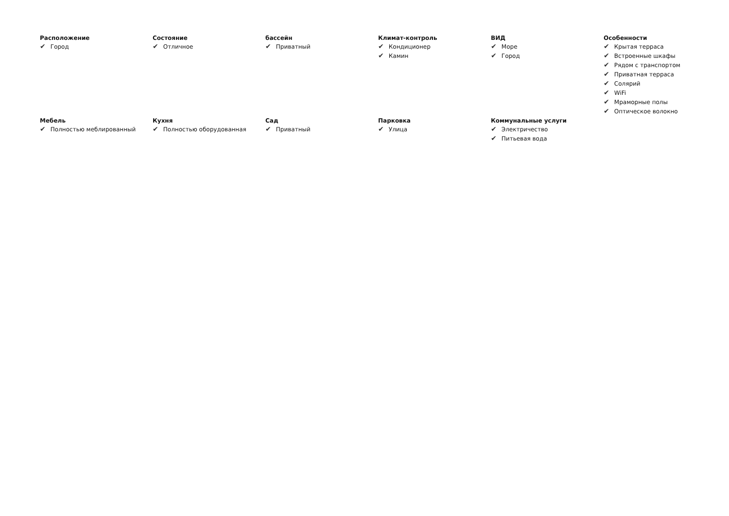Расположение
✔ Город
Состояние
✔ Отличное
бассейн
✔ Приватный
Климат-контроль
✔ Кондиционер
✔ Камин
ВИД
✔ Море
✔ Город
Особенности
✔ Крытая терраса
✔ Встроенные шкафы
✔ Рядом с транспортом
✔ Приватная терраса
✔ Солярий
✔ WiFi
✔ Мраморные полы
✔ Оптическое волокно
Мебель
✔ Полностью меблированный
Кухня
✔ Полностью оборудованная
Сад
✔ Приватный
Парковка
✔ Улица
Коммунальные услуги
✔ Электричество
✔ Питьевая вода